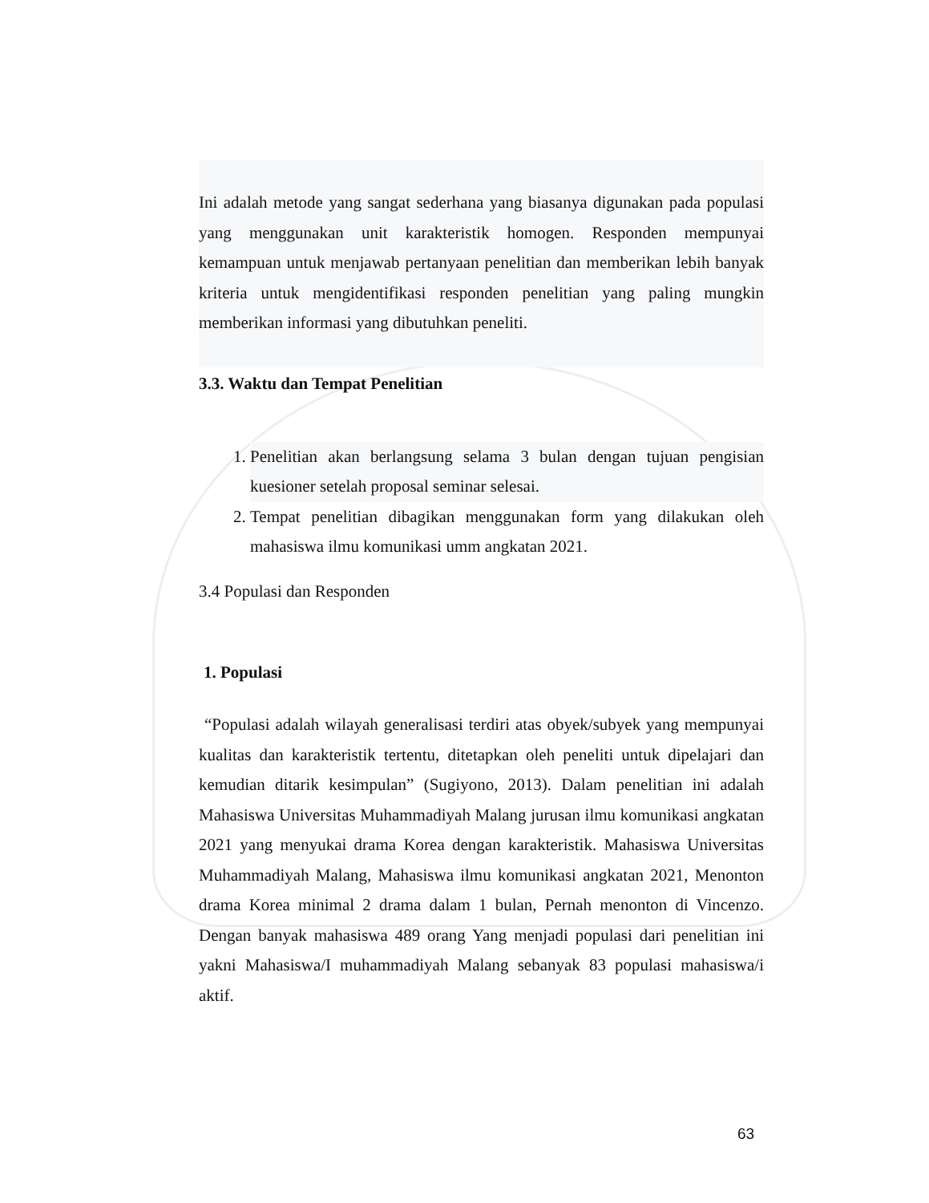Ini adalah metode yang sangat sederhana yang biasanya digunakan pada populasi yang menggunakan unit karakteristik homogen. Responden mempunyai kemampuan untuk menjawab pertanyaan penelitian dan memberikan lebih banyak kriteria untuk mengidentifikasi responden penelitian yang paling mungkin memberikan informasi yang dibutuhkan peneliti.
3.3. Waktu dan Tempat Penelitian
1. Penelitian akan berlangsung selama 3 bulan dengan tujuan pengisian kuesioner setelah proposal seminar selesai.
2. Tempat penelitian dibagikan menggunakan form yang dilakukan oleh mahasiswa ilmu komunikasi umm angkatan 2021.
3.4 Populasi dan Responden
1. Populasi
“Populasi adalah wilayah generalisasi terdiri atas obyek/subyek yang mempunyai kualitas dan karakteristik tertentu, ditetapkan oleh peneliti untuk dipelajari dan kemudian ditarik kesimpulan” (Sugiyono, 2013). Dalam penelitian ini adalah Mahasiswa Universitas Muhammadiyah Malang jurusan ilmu komunikasi angkatan 2021 yang menyukai drama Korea dengan karakteristik. Mahasiswa Universitas Muhammadiyah Malang, Mahasiswa ilmu komunikasi angkatan 2021, Menonton drama Korea minimal 2 drama dalam 1 bulan, Pernah menonton di Vincenzo. Dengan banyak mahasiswa 489 orang Yang menjadi populasi dari penelitian ini yakni Mahasiswa/I muhammadiyah Malang sebanyak 83 populasi mahasiswa/i aktif.
63